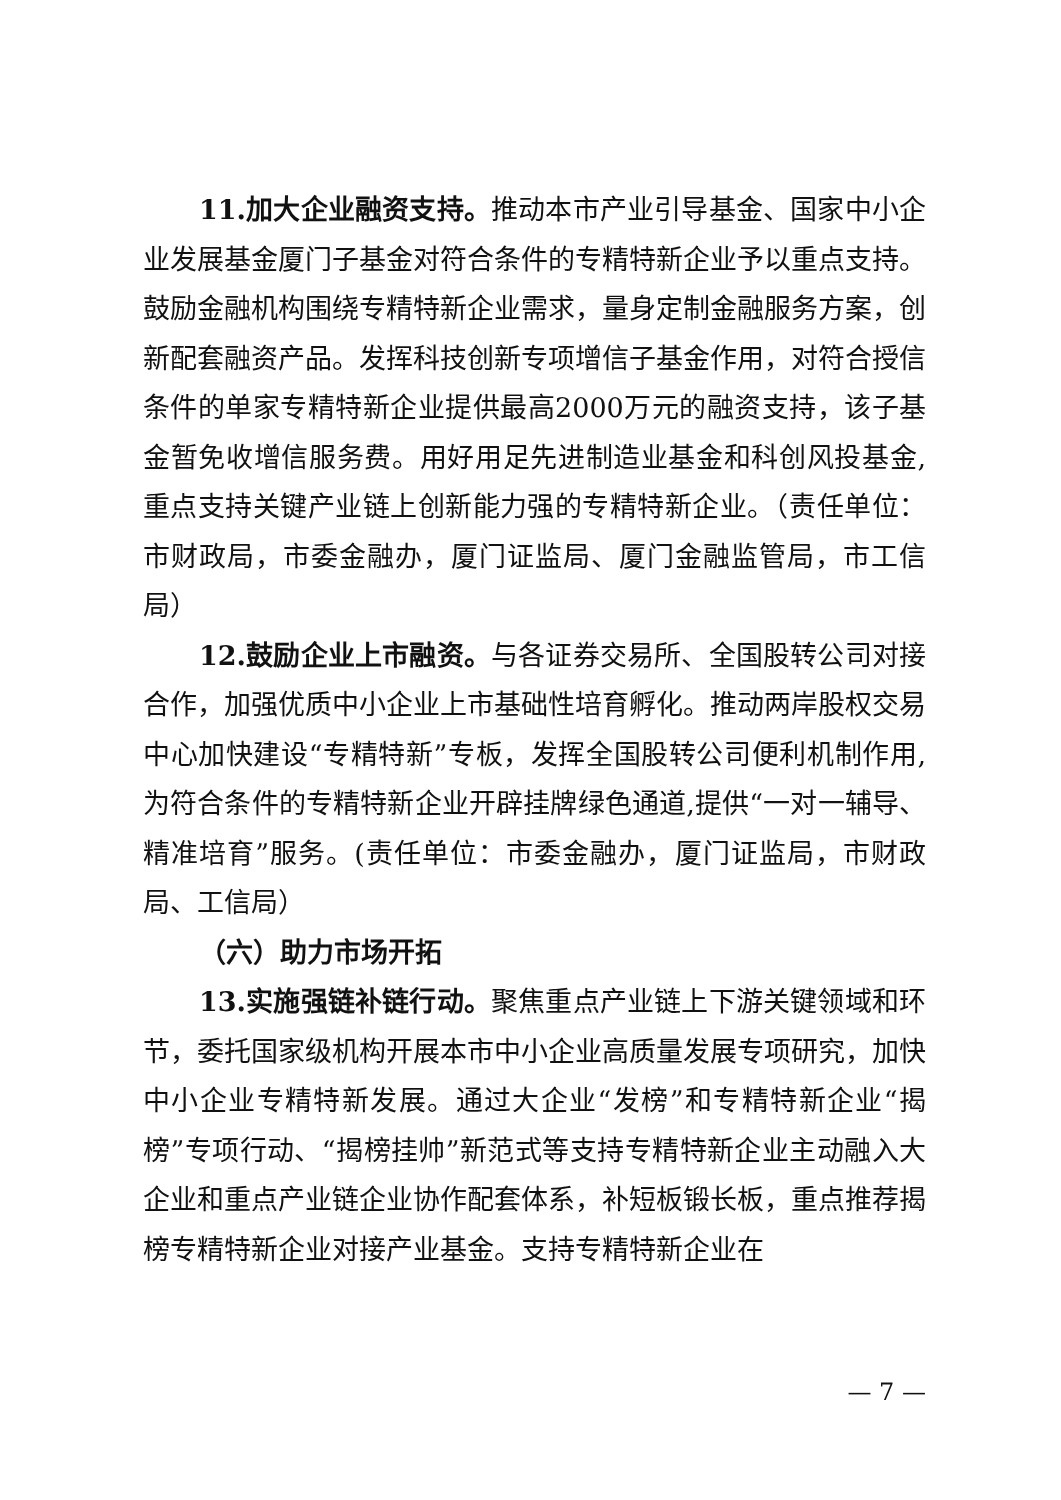11.加大企业融资支持。推动本市产业引导基金、国家中小企业发展基金厦门子基金对符合条件的专精特新企业予以重点支持。鼓励金融机构围绕专精特新企业需求，量身定制金融服务方案，创新配套融资产品。发挥科技创新专项增信子基金作用，对符合授信条件的单家专精特新企业提供最高2000万元的融资支持，该子基金暂免收增信服务费。用好用足先进制造业基金和科创风投基金,重点支持关键产业链上创新能力强的专精特新企业。（责任单位：市财政局，市委金融办，厦门证监局、厦门金融监管局，市工信局）
12.鼓励企业上市融资。与各证券交易所、全国股转公司对接合作，加强优质中小企业上市基础性培育孵化。推动两岸股权交易中心加快建设“专精特新”专板，发挥全国股转公司便利机制作用,为符合条件的专精特新企业开辟挂牌绿色通道,提供“一对一辅导、精准培育”服务。(责任单位：市委金融办，厦门证监局，市财政局、工信局）
（六）助力市场开拓
13.实施强链补链行动。聚焦重点产业链上下游关键领域和环节，委托国家级机构开展本市中小企业高质量发展专项研究，加快中小企业专精特新发展。通过大企业“发榜”和专精特新企业“揭榜”专项行动、“揭榜挂帅”新范式等支持专精特新企业主动融入大企业和重点产业链企业协作配套体系，补短板锻长板，重点推荐揭榜专精特新企业对接产业基金。支持专精特新企业在
— 7 —